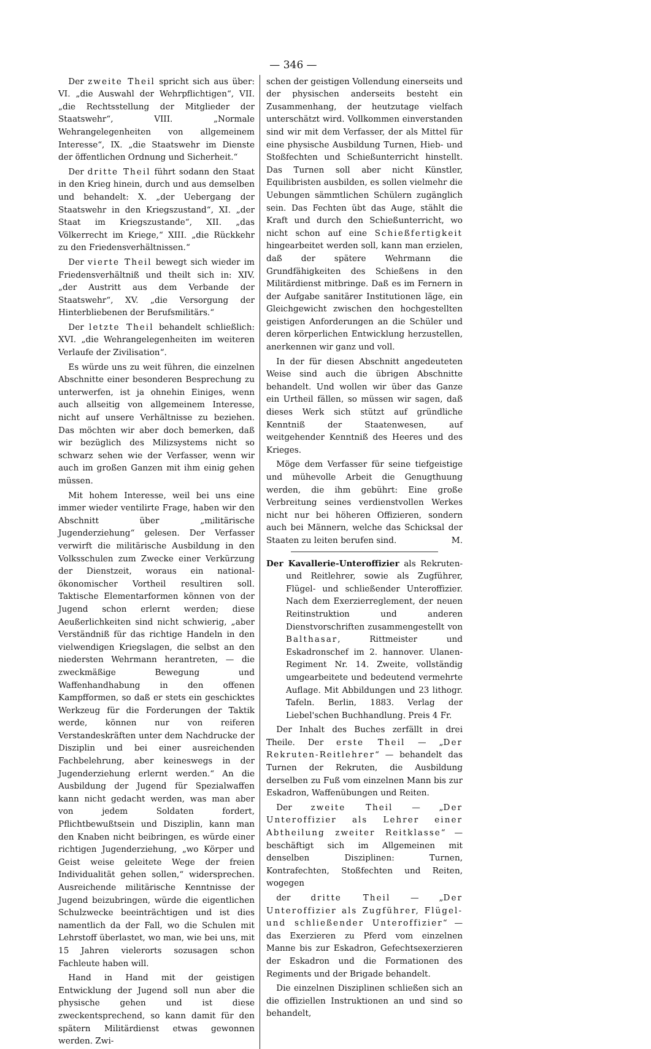— 346 —
Der zweite Theil spricht sich aus über: VI. „die Auswahl der Wehrpflichtigen“, VII. „die Rechtsstellung der Mitglieder der Staatswehr“, VIII. „Normale Wehrangelegenheiten von allgemeinem Interesse“, IX. „die Staatswehr im Dienste der öffentlichen Ordnung und Sicherheit.“
Der dritte Theil führt sodann den Staat in den Krieg hinein, durch und aus demselben und behandelt: X. „der Uebergang der Staatswehr in den Kriegszustand“, XI. „der Staat im Kriegszustande“, XII. „das Völkerrecht im Kriege,“ XIII. „die Rückkehr zu den Friedensverhältnissen.“
Der vierte Theil bewegt sich wieder im Friedensverhältniß und theilt sich in: XIV. „der Austritt aus dem Verbande der Staatswehr“, XV. „die Versorgung der Hinterbliebenen der Berufsmilitärs.“
Der letzte Theil behandelt schließlich: XVI. „die Wehrangelegenheiten im weiteren Verlaufe der Zivilisation“.
Es würde uns zu weit führen, die einzelnen Abschnitte einer besonderen Besprechung zu unterwerfen, ist ja ohnehin Einiges, wenn auch allseitig von allgemeinem Interesse, nicht auf unsere Verhältnisse zu beziehen. Das möchten wir aber doch bemerken, daß wir bezüglich des Milizsystems nicht so schwarz sehen wie der Verfasser, wenn wir auch im großen Ganzen mit ihm einig gehen müssen.
Mit hohem Interesse, weil bei uns eine immer wieder ventilirte Frage, haben wir den Abschnitt über „militärische Jugenderziehung“ gelesen. Der Verfasser verwirft die militärische Ausbildung in den Volksschulen zum Zwecke einer Verkürzung der Dienstzeit, woraus ein national-ökonomischer Vortheil resultiren soll. Taktische Elementarformen können von der Jugend schon erlernt werden; diese Aeußerlichkeiten sind nicht schwierig, „aber Verständniß für das richtige Handeln in den vielwendigen Kriegslagen, die selbst an den niedersten Wehrmann herantreten, — die zweckmäßige Bewegung und Waffenhandhabung in den offenen Kampfformen, so daß er stets ein geschicktes Werkzeug für die Forderungen der Taktik werde, können nur von reiferen Verstandeskräften unter dem Nachdrucke der Disziplin und bei einer ausreichenden Fachbelehrung, aber keineswegs in der Jugenderziehung erlernt werden.“ An die Ausbildung der Jugend für Spezialwaffen kann nicht gedacht werden, was man aber von jedem Soldaten fordert, Pflichtbewußtsein und Disziplin, kann man den Knaben nicht beibringen, es würde einer richtigen Jugenderziehung, „wo Körper und Geist weise geleitete Wege der freien Individualität gehen sollen,“ widersprechen. Ausreichende militärische Kenntnisse der Jugend beizubringen, würde die eigentlichen Schulzwecke beeinträchtigen und ist dies namentlich da der Fall, wo die Schulen mit Lehrstoff überlastet, wo man, wie bei uns, mit 15 Jahren vielerorts sozusagen schon Fachleute haben will.
Hand in Hand mit der geistigen Entwicklung der Jugend soll nun aber die physische gehen und ist diese zweckentsprechend, so kann damit für den spätern Militärdienst etwas gewonnen werden. Zwi-
schen der geistigen Vollendung einerseits und der physischen anderseits besteht ein Zusammenhang, der heutzutage vielfach unterschätzt wird. Vollkommen einverstanden sind wir mit dem Verfasser, der als Mittel für eine physische Ausbildung Turnen, Hieb- und Stoßfechten und Schießunterricht hinstellt. Das Turnen soll aber nicht Künstler, Equilibristen ausbilden, es sollen vielmehr die Uebungen sämmtlichen Schülern zugänglich sein. Das Fechten übt das Auge, stählt die Kraft und durch den Schießunterricht, wo nicht schon auf eine Schießfertigkeit hingearbeitet werden soll, kann man erzielen, daß der spätere Wehrmann die Grundfähigkeiten des Schießens in den Militärdienst mitbringe. Daß es im Fernern in der Aufgabe sanitärer Institutionen läge, ein Gleichgewicht zwischen den hochgestellten geistigen Anforderungen an die Schüler und deren körperlichen Entwicklung herzustellen, anerkennen wir ganz und voll.
In der für diesen Abschnitt angedeuteten Weise sind auch die übrigen Abschnitte behandelt. Und wollen wir über das Ganze ein Urtheil fällen, so müssen wir sagen, daß dieses Werk sich stützt auf gründliche Kenntniß der Staatenwesen, auf weitgehender Kenntniß des Heeres und des Krieges.
Möge dem Verfasser für seine tiefgeistige und mühevolle Arbeit die Genugthuung werden, die ihm gebührt: Eine große Verbreitung seines verdienstvollen Werkes nicht nur bei höheren Offizieren, sondern auch bei Männern, welche das Schicksal der Staaten zu leiten berufen sind. M.
Der Kavallerie-Unteroffizier als Rekruten- und Reitlehrer, sowie als Zugführer, Flügel- und schließender Unteroffizier. Nach dem Exerzierreglement, der neuen Reitinstruktion und anderen Dienstvorschriften zusammengestellt von Balthasar, Rittmeister und Eskadronschef im 2. hannover. Ulanen-Regiment Nr. 14. Zweite, vollständig umgearbeitete und bedeutend vermehrte Auflage. Mit Abbildungen und 23 lithogr. Tafeln. Berlin, 1883. Verlag der Liebel'schen Buchhandlung. Preis 4 Fr.
Der Inhalt des Buches zerfällt in drei Theile. Der erste Theil — „Der Rekruten-Reitlehrer“ — behandelt das Turnen der Rekruten, die Ausbildung derselben zu Fuß vom einzelnen Mann bis zur Eskadron, Waffenübungen und Reiten.
Der zweite Theil — „Der Unteroffizier als Lehrer einer Abtheilung zweiter Reitklasse“ — beschäftigt sich im Allgemeinen mit denselben Disziplinen: Turnen, Kontrafechten, Stoßfechten und Reiten, wogegen
der dritte Theil — „Der Unteroffizier als Zugführer, Flügel- und schließender Unteroffizier“ — das Exerzieren zu Pferd vom einzelnen Manne bis zur Eskadron, Gefechtsexerzieren der Eskadron und die Formationen des Regiments und der Brigade behandelt.
Die einzelnen Disziplinen schließen sich an die offiziellen Instruktionen an und sind so behandelt,